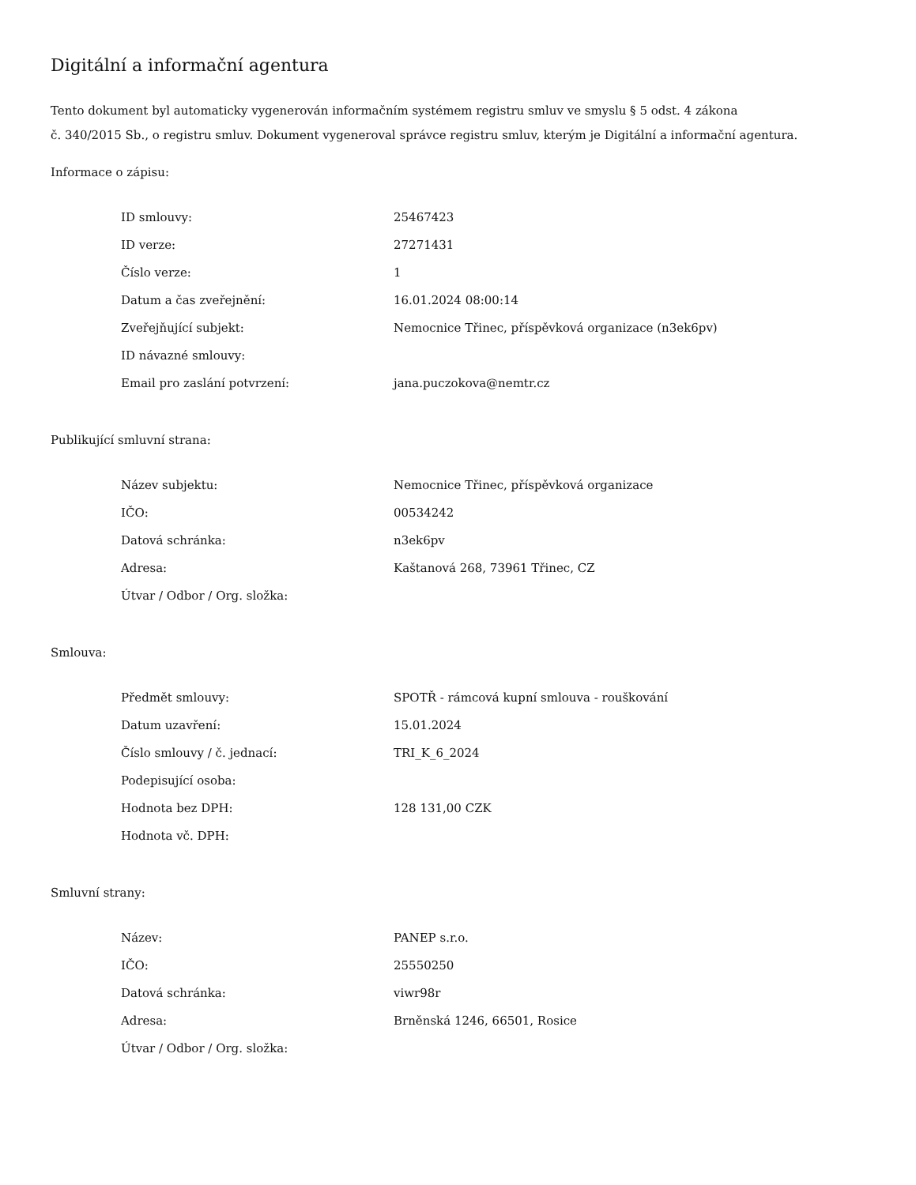Digitální a informační agentura
Tento dokument byl automaticky vygenerován informačním systémem registru smluv ve smyslu § 5 odst. 4 zákona
č. 340/2015 Sb., o registru smluv. Dokument vygeneroval správce registru smluv, kterým je Digitální a informační agentura.
Informace o zápisu:
| ID smlouvy: | 25467423 |
| ID verze: | 27271431 |
| Číslo verze: | 1 |
| Datum a čas zveřejnění: | 16.01.2024 08:00:14 |
| Zveřejňující subjekt: | Nemocnice Třinec, příspěvková organizace (n3ek6pv) |
| ID návazné smlouvy: | |
| Email pro zaslání potvrzení: | jana.puczokova@nemtr.cz |
Publikující smluvní strana:
| Název subjektu: | Nemocnice Třinec, příspěvková organizace |
| IČO: | 00534242 |
| Datová schránka: | n3ek6pv |
| Adresa: | Kaštanová 268, 73961 Třinec, CZ |
| Útvar / Odbor / Org. složka: | |
Smlouva:
| Předmět smlouvy: | SPOTŘ - rámcová kupní smlouva - rouškování |
| Datum uzavření: | 15.01.2024 |
| Číslo smlouvy / č. jednací: | TRI_K_6_2024 |
| Podepisující osoba: | |
| Hodnota bez DPH: | 128 131,00 CZK |
| Hodnota vč. DPH: | |
Smluvní strany:
| Název: | PANEP s.r.o. |
| IČO: | 25550250 |
| Datová schránka: | viwr98r |
| Adresa: | Brněnská 1246, 66501, Rosice |
| Útvar / Odbor / Org. složka: | |